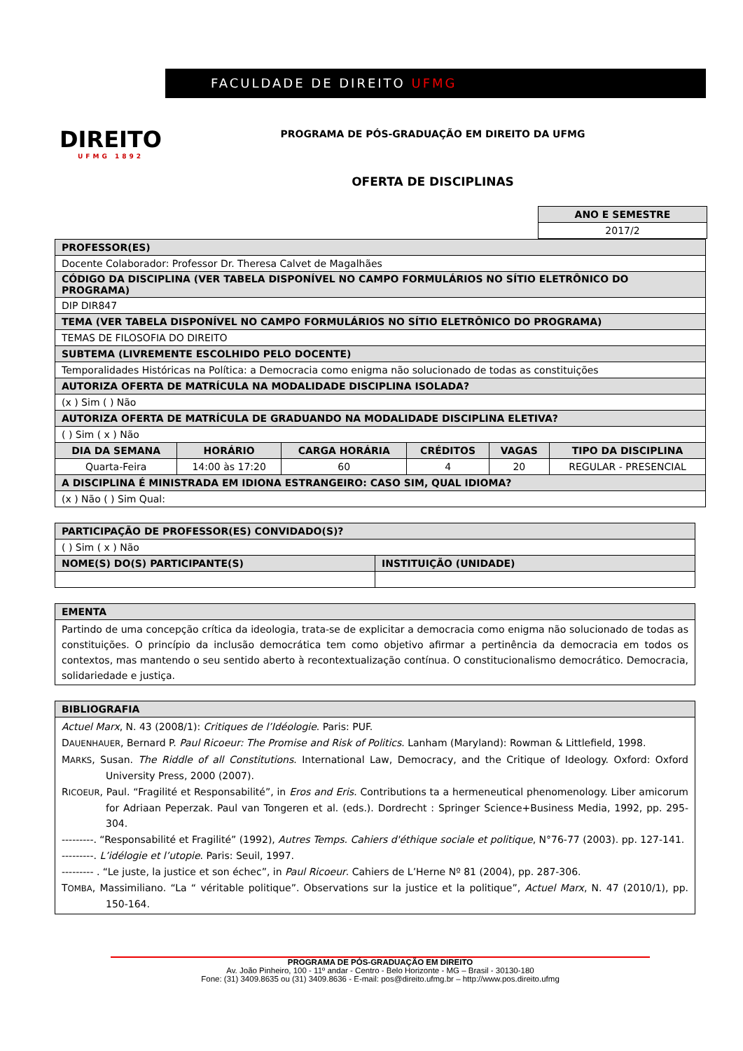DIREITO
UFMG 1892
FACULDADE DE DIREITO UFMG
PROGRAMA DE PÓS-GRADUAÇÃO EM DIREITO DA UFMG
OFERTA DE DISCIPLINAS
| ANO E SEMESTRE |
| --- |
| 2017/2 |
| PROFESSOR(ES) | | | | | |
| --- | --- | --- | --- | --- | --- |
| Docente Colaborador: Professor Dr. Theresa Calvet de Magalhães | | | | | |
| CÓDIGO DA DISCIPLINA (VER TABELA DISPONÍVEL NO CAMPO FORMULÁRIOS NO SÍTIO ELETRÔNICO DO PROGRAMA) | | | | | |
| DIP DIR847 | | | | | |
| TEMA (VER TABELA DISPONÍVEL NO CAMPO FORMULÁRIOS NO SÍTIO ELETRÔNICO DO PROGRAMA) | | | | | |
| TEMAS DE FILOSOFIA DO DIREITO | | | | | |
| SUBTEMA (LIVREMENTE ESCOLHIDO PELO DOCENTE) | | | | | |
| Temporalidades Históricas na Política: a Democracia como enigma não solucionado de todas as constituições | | | | | |
| AUTORIZA OFERTA DE MATRÍCULA NA MODALIDADE DISCIPLINA ISOLADA? | | | | | |
| (x ) Sim ( ) Não | | | | | |
| AUTORIZA OFERTA DE MATRÍCULA DE GRADUANDO NA MODALIDADE DISCIPLINA ELETIVA? | | | | | |
| ( ) Sim ( x ) Não | | | | | |
| DIA DA SEMANA | HORÁRIO | CARGA HORÁRIA | CRÉDITOS | VAGAS | TIPO DA DISCIPLINA |
| Quarta-Feira | 14:00 às 17:20 | 60 | 4 | 20 | REGULAR - PRESENCIAL |
| A DISCIPLINA É MINISTRADA EM IDIONA ESTRANGEIRO: CASO SIM, QUAL IDIOMA? | | | | | |
| (x ) Não ( ) Sim Qual: | | | | | |
| PARTICIPAÇÃO DE PROFESSOR(ES) CONVIDADO(S)? | |
| --- | --- |
| ( ) Sim ( x ) Não | |
| NOME(S) DO(S) PARTICIPANTE(S) | INSTITUIÇÃO (UNIDADE) |
| EMENTA |
| --- |
| Partindo de uma concepção crítica da ideologia, trata-se de explicitar a democracia como enigma não solucionado de todas as constituições. O princípio da inclusão democrática tem como objetivo afirmar a pertinência da democracia em todos os contextos, mas mantendo o seu sentido aberto à recontextualização contínua. O constitucionalismo democrático. Democracia, solidariedade e justiça. |
| BIBLIOGRAFIA |
| --- |
| Actuel Marx , N. 43 (2008/1): Critiques de l’Idéologie . Paris: PUF. D AUENHAUER , Bernard P. Paul Ricoeur: The Promise and Risk of Politics . Lanham (Maryland): Rowman & Littlefield, 1998. M ARKS , Susan. The Riddle of all Constitutions . International Law, Democracy, and the Critique of Ideology. Oxford: Oxford University Press, 2000 (2007). R ICOEUR , Paul. “Fragilité et Responsabilité”, in Eros and Eris . Contributions ta a hermeneutical phenomenology. Liber amicorum for Adriaan Peperzak. Paul van Tongeren et al. (eds.). Dordrecht : Springer Science+Business Media, 1992, pp. 295-304. ---------. “Responsabilité et Fragilité” (1992), Autres Temps. Cahiers d'éthique sociale et politique , N°76-77 (2003). pp. 127-141. ---------. L’idélogie et l’utopie . Paris: Seuil, 1997. --------- . “Le juste, la justice et son échec”, in Paul Ricoeur . Cahiers de L’Herne Nº 81 (2004), pp. 287-306. T OMBA , Massimiliano. “La “ véritable politique”. Observations sur la justice et la politique”, Actuel Marx , N. 47 (2010/1), pp. 150-164. |
PROGRAMA DE PÓS-GRADUAÇÃO EM DIREITO
Av. João Pinheiro, 100 - 11º andar - Centro - Belo Horizonte - MG – Brasil - 30130-180
Fone: (31) 3409.8635 ou (31) 3409.8636 - E-mail: pos@direito.ufmg.br – http://www.pos.direito.ufmg